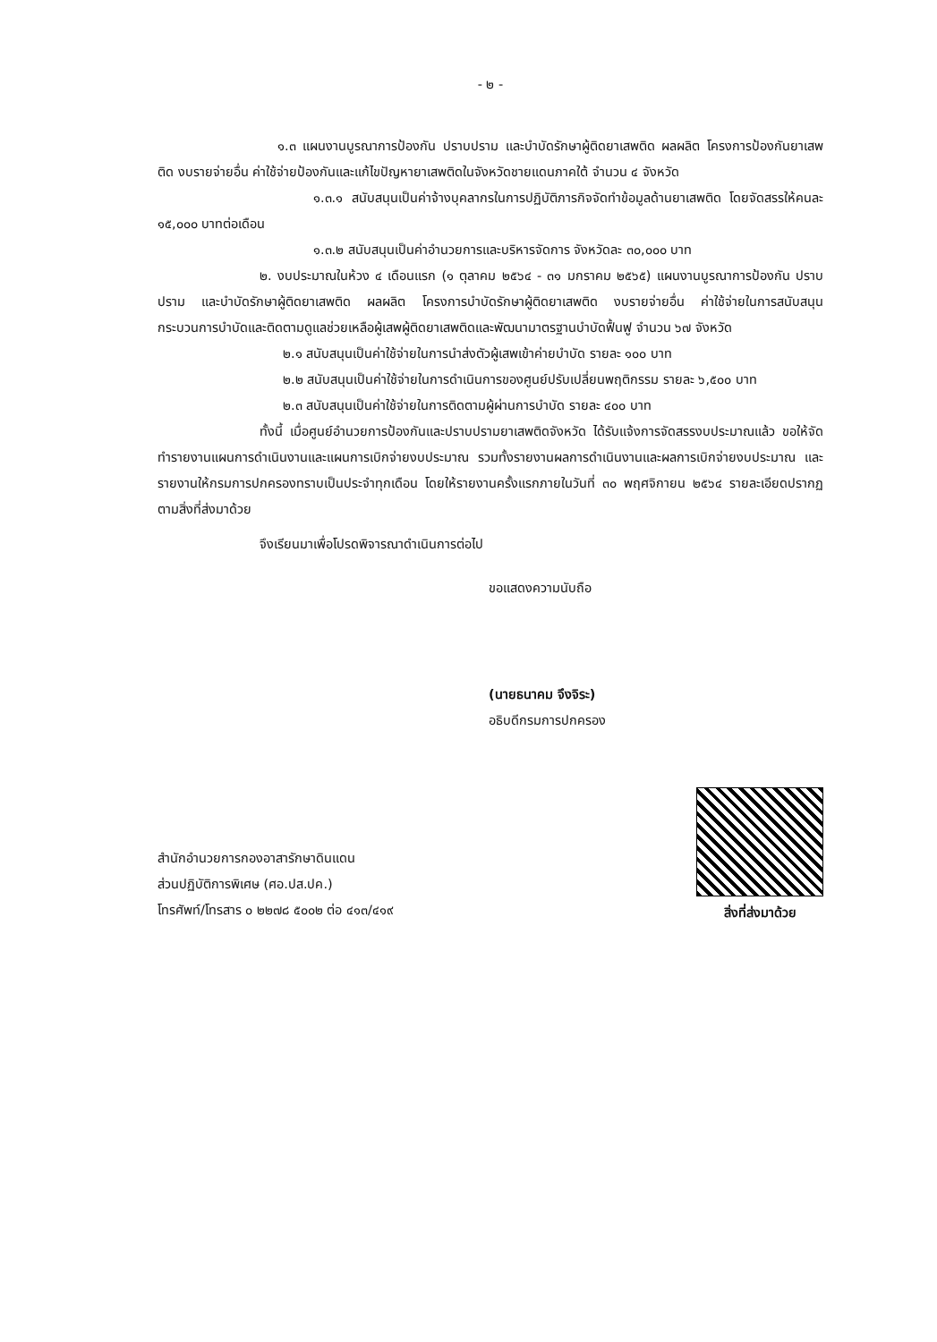- ๒ -
๑.๓ แผนงานบูรณาการป้องกัน ปราบปราม และบำบัดรักษาผู้ติดยาเสพติด ผลผลิต โครงการป้องกันยาเสพติด งบรายจ่ายอื่น ค่าใช้จ่ายป้องกันและแก้ไขปัญหายาเสพติดในจังหวัดชายแดนภาคใต้ จำนวน ๔ จังหวัด
๑.๓.๑ สนับสนุนเป็นค่าจ้างบุคลากรในการปฏิบัติภารกิจจัดทำข้อมูลด้านยาเสพติด โดยจัดสรรให้คนละ ๑๕,๐๐๐ บาทต่อเดือน
๑.๓.๒ สนับสนุนเป็นค่าอำนวยการและบริหารจัดการ จังหวัดละ ๓๐,๐๐๐ บาท
๒. งบประมาณในห้วง ๔ เดือนแรก (๑ ตุลาคม ๒๕๖๔ - ๓๑ มกราคม ๒๕๖๕) แผนงานบูรณาการป้องกัน ปราบปราม และบำบัดรักษาผู้ติดยาเสพติด ผลผลิต โครงการบำบัดรักษาผู้ติดยาเสพติด งบรายจ่ายอื่น ค่าใช้จ่ายในการสนับสนุนกระบวนการบำบัดและติดตามดูแลช่วยเหลือผู้เสพผู้ติดยาเสพติดและพัฒนามาตรฐานบำบัดฟื้นฟู จำนวน ๖๗ จังหวัด
๒.๑ สนับสนุนเป็นค่าใช้จ่ายในการนำส่งตัวผู้เสพเข้าค่ายบำบัด รายละ ๑๐๐ บาท
๒.๒ สนับสนุนเป็นค่าใช้จ่ายในการดำเนินการของศูนย์ปรับเปลี่ยนพฤติกรรม รายละ ๖,๕๐๐ บาท
๒.๓ สนับสนุนเป็นค่าใช้จ่ายในการติดตามผู้ผ่านการบำบัด รายละ ๔๐๐ บาท
ทั้งนี้ เมื่อศูนย์อำนวยการป้องกันและปราบปรามยาเสพติดจังหวัด ได้รับแจ้งการจัดสรรงบประมาณแล้ว ขอให้จัดทำรายงานแผนการดำเนินงานและแผนการเบิกจ่ายงบประมาณ รวมทั้งรายงานผลการดำเนินงานและผลการเบิกจ่ายงบประมาณ และรายงานให้กรมการปกครองทราบเป็นประจำทุกเดือน โดยให้รายงานครั้งแรกภายในวันที่ ๓๐ พฤศจิกายน ๒๕๖๔ รายละเอียดปรากฏตามสิ่งที่ส่งมาด้วย
จึงเรียนมาเพื่อโปรดพิจารณาดำเนินการต่อไป
ขอแสดงความนับถือ
(นายธนาคม จึงจิระ)
อธิบดีกรมการปกครอง
สำนักอำนวยการกองอาสารักษาดินแดน
ส่วนปฏิบัติการพิเศษ (ศอ.ปส.ปค.)
โทรศัพท์/โทรสาร ๐ ๒๒๗๘ ๕๐๐๒ ต่อ ๔๑๓/๔๑๙
สิ่งที่ส่งมาด้วย